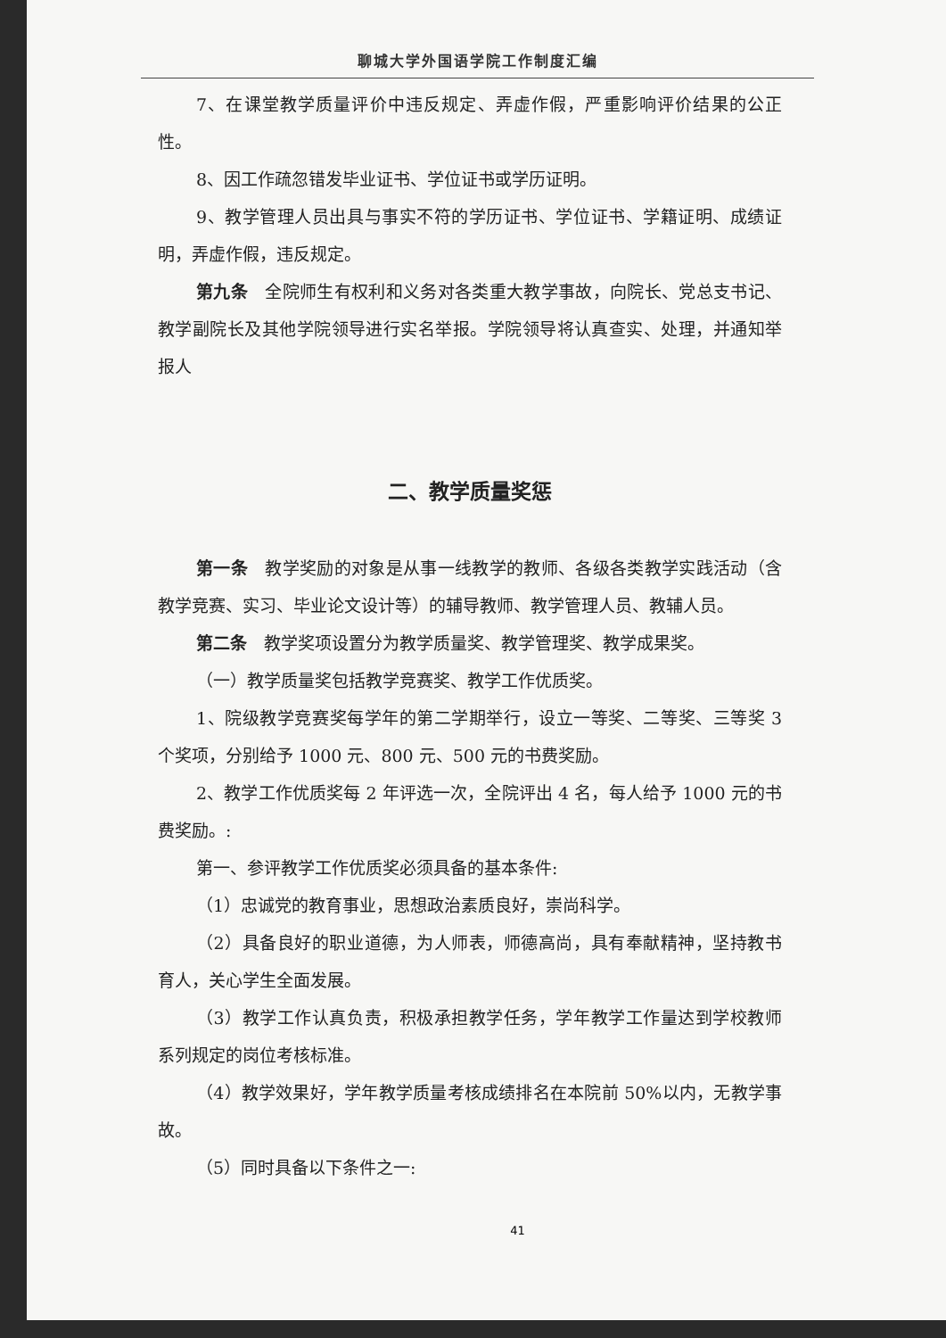聊城大学外国语学院工作制度汇编
7、在课堂教学质量评价中违反规定、弄虚作假，严重影响评价结果的公正性。
8、因工作疏忽错发毕业证书、学位证书或学历证明。
9、教学管理人员出具与事实不符的学历证书、学位证书、学籍证明、成绩证明，弄虚作假，违反规定。
第九条　全院师生有权利和义务对各类重大教学事故，向院长、党总支书记、教学副院长及其他学院领导进行实名举报。学院领导将认真查实、处理，并通知举报人
二、教学质量奖惩
第一条　教学奖励的对象是从事一线教学的教师、各级各类教学实践活动（含教学竞赛、实习、毕业论文设计等）的辅导教师、教学管理人员、教辅人员。
第二条　教学奖项设置分为教学质量奖、教学管理奖、教学成果奖。
（一）教学质量奖包括教学竞赛奖、教学工作优质奖。
1、院级教学竞赛奖每学年的第二学期举行，设立一等奖、二等奖、三等奖 3 个奖项，分别给予 1000 元、800 元、500 元的书费奖励。
2、教学工作优质奖每 2 年评选一次，全院评出 4 名，每人给予 1000 元的书费奖励。:
第一、参评教学工作优质奖必须具备的基本条件:
（1）忠诚党的教育事业，思想政治素质良好，崇尚科学。
（2）具备良好的职业道德，为人师表，师德高尚，具有奉献精神，坚持教书育人，关心学生全面发展。
（3）教学工作认真负责，积极承担教学任务，学年教学工作量达到学校教师系列规定的岗位考核标准。
（4）教学效果好，学年教学质量考核成绩排名在本院前 50%以内，无教学事故。
（5）同时具备以下条件之一:
41